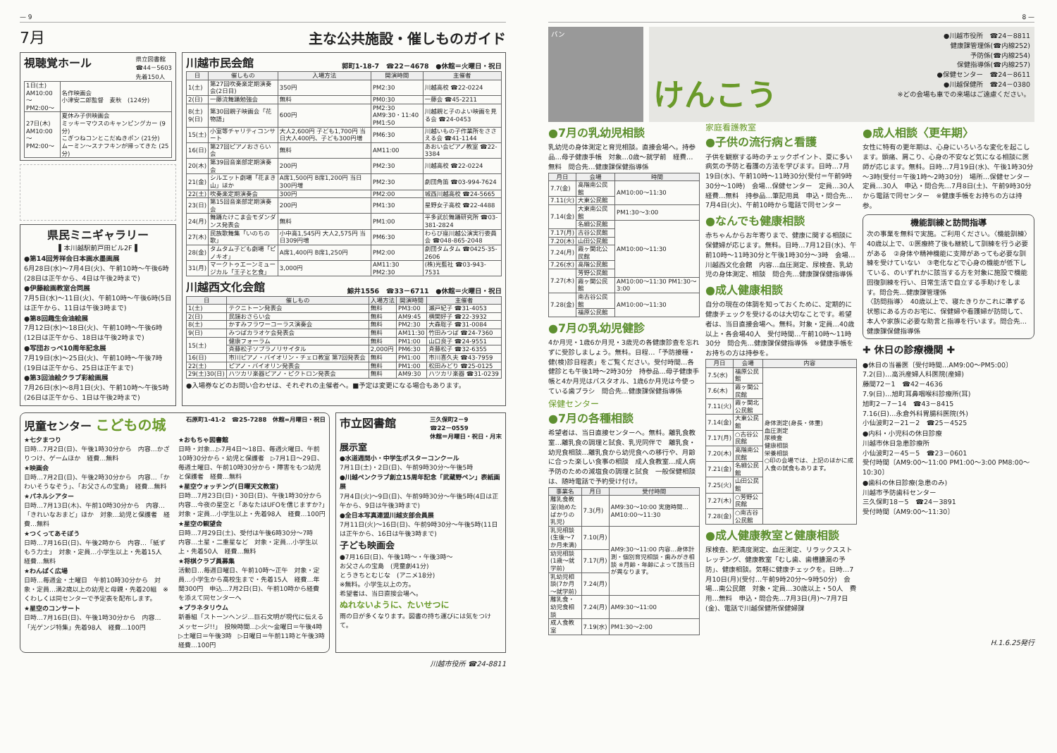— 9
7月 主な公共施設・催しものガイド
視聴覚ホール
県立図書館
☎44－5603
先着150人
| 1日(土) AM10:00～ PM2:00～ | 名作映画会 小津安二郎監督 麦秋 (124分) |
| 27日(木) AM10:00～ PM2:00～ | 夏休み子供映画会 ミッキーマウスのキャンピングカー (9分) こぎつねコンとこだぬきポン (21分) ムーミン～スナフキンが帰ってきた (25分) |
県民ミニギャラリー
▌本川越駅前戸田ビル2F▐
●第14回芳祥会日本画水墨画展
6月28日(水)～7月4日(火)、午前10時～午後6時(28日は正午から、4日は午後2時まで)
●伊藤絵画教室合同展
7月5日(水)～11日(火)、午前10時～午後6時(5日は正午から、11日は午後3時まで)
●第8回趣生会油絵展
7月12日(水)～18日(火)、午前10時～午後6時(12日は正午から、18日は午後2時まで)
●写団おっぺ10周年記念展
7月19日(水)～25日(火)、午前10時～午後7時(19日は正午から、25日は正午まで)
●第3回油絵クラブ彩絵画展
7月26日(水)～8月1日(火)、午前10時～午後5時(26日は正午から、1日は午後2時まで)
川越市民会館
郭町1-18-7　☎22－4678　●休館＝火曜日・祝日
| 日 | 催しもの | 入場方法 | 開演時間 | 主催者 |
| --- | --- | --- | --- | --- |
| 1(土) | 第27回吹奏楽定期演奏会(2日目) | 350円 | PM2:30 | 川越高校 ☎22-0224 |
| 2(日) | 一藤流舞踊勉強会 | 無料 | PM0:30 | 一藤会 ☎45-2211 |
| 8(土) 9(日) | 第30回親子映画会「花物語」 | 600円 | PM2:30 AM9:30・11:40 PM1:50 | 川越親と子のよい映画を見る会 ☎24-0453 |
| 15(土) | 小室等チャリティコンサート | 大人2,600円 子ども1,700円 当日大人400円、子ども300円増 | PM6:30 | 川越いもの子作業所をささえる会 ☎41-1144 |
| 16(日) | 第27回ピアノおさらい会 | 無料 | AM11:00 | あおい会ピアノ教室 ☎22-3384 |
| 20(木) | 第39回音楽部定期演奏会 | 200円 | PM2:30 | 川越高校 ☎22-0224 |
| 21(金) | シルエット劇場「花まき山」ほか | A席1,500円 B席1,200円 当日300円増 | PM2:30 | 劇団角笛 ☎03-994-7624 |
| 22(土) | 吹奏楽定期演奏会 | 300円 | PM2:00 | 城西川越高校 ☎24-5665 |
| 23(日) | 第15回音楽部定期演奏会 | 200円 | PM1:30 | 星野女子高校 ☎22-4488 |
| 24(月) | 舞踊たけこま会モダンダンス発表会 | 無料 | PM1:00 | 平多武於舞踊研究所 ☎03-381-2824 |
| 27(木) | 民族歌舞集「いのちの歌」 | 小中高1,545円 大人2,575円 当日309円増 | PM6:30 | わらび座川越公演実行委員会 ☎048-865-2048 |
| 28(金) | タムタム子ども劇場「ピノキオ」 | A席1,400円 B席1,250円 | PM2:00 | 劇団タムタム ☎0425-35-2606 |
| 31(月) | マークトゥエーンミュージカル「王子と乞食」 | 3,000円 | AM11:30 PM2:30 | (株)光藍社 ☎03-943-7531 |
川越西文化会館
鯨井1556　☎33－6711　●休館＝火曜日・祝日
| 日 | 催しもの | 入場方法 | 開演時間 | 主催者 |
| --- | --- | --- | --- | --- |
| 1(土) | テクニトーン発表会 | 無料 | PM3:00 | 瀬戸紀子 ☎31-4053 |
| 2(日) | 民謡おさらい会 | 無料 | AM9:45 | 横関好子 ☎22-3932 |
| 8(土) | かすみフラワーコーラス演奏会 | 無料 | PM2:30 | 大森聡子 ☎31-0084 |
| 9(日) | みつばカラオケ会発表会 | 無料 | AM11:30 | 竹田みつば ☎24-7360 |
| 15(土) | 健康フォーラム | 無料 | PM1:00 | 山口良子 ☎24-9551 |
| | 斉藤松子ソプラノリサイタル | 2,000円 | PM6:30 | 斉藤松子 ☎32-6355 |
| 16(日) | 市川ピアノ・バイオリン・チェロ教室 第7回発表会 | 無料 | PM1:00 | 市川喜久夫 ☎43-7959 |
| 22(土) | ピアノ・バイオリン発表会 | 無料 | PM1:00 | 松田みどり ☎25-0125 |
| 29(土)30(日) | ハツカリ楽器ピアノ・ピクトロン発表会 | 無料 | AM9:30 | ハツカリ楽器 ☎31-0239 |
●入場券などのお問い合わせは、それぞれの主催者へ。■予定は変更になる場合もあります。
児童センター こどもの城
石原町1-41-2　☎25-7288　休館=月曜日・祝日
★七夕まつり
日時…7月2日(日)、午後1時30分から　内容…かざりつけ、ゲームほか　経費…無料
★映画会
日時…7月2日(日)、午後2時30分から　内容…「かわいそうなぞう」、「お父さんの宝島」　経費…無料
★パネルシアター
日時…7月13日(木)、午前10時30分から　内容…「きれいなおまど」ほか　対象…幼児と保護者　経費…無料
★つくってあそぼう
日時…7月16日(日)、午後2時から　内容…「紙ずもう力士」　対象・定員…小学生以上・先着15人　経費…無料
★わんぱく広場
日時…毎週金・土曜日　午前10時30分から　対象・定員…満2歳以上の幼児と母親・先着20組　※くわしくは同センターで予定表を配布します。
★星空のコンサート
日時…7月16日(日)、午後1時30分から　内容…「光ゲンジ特集」先着98人　経費…100円
★おもちゃ図書館
日時・対象…▷7月4日～18日、毎週火曜日、午前10時30分から・幼児と保護者　▷7月1日～29日、毎週土曜日、午前10時30分から・障害をもつ幼児と保護者　経費…無料
★星空ウォッチング(日曜天文教室)
日時…7月23日(日)・30日(日)、午後1時30分から　内容…今夜の星空と「あなたはUFOを信じますか?」　対象・定員…小学生以上・先着98人　経費…100円
★星空の観望会
日時…7月29日(土)、受付は午後6時30分～7時　内容…土星・二重星など　対象・定員…小学生以上・先着50人　経費…無料
★将棋クラブ員募集
活動日…毎週日曜日、午前10時～正午　対象・定員…小学生から高校生まで・先着15人　経費…年間300円　申込…7月2日(日)、午前10時から経費を添えて同センターへ
★プラネタリウム
新番組「ストーンヘンジ…巨石文明が現代に伝えるメッセージ!!」　投映時間…▷火～金曜日＝午後4時　▷土曜日＝午後3時　▷日曜日＝午前11時と午後3時　経費…100円
市立図書館
三久保町2－9
☎22－0559
休館＝月曜日・祝日・月末
展示室
●水道週間小・中学生ポスターコンクール
7月1日(土)・2日(日)、午前9時30分～午後5時
●川越ペンクラブ創立15周年記念「武蔵野ペン」表紙画展
7月4日(火)～9日(日)、午前9時30分～午後5時(4日は正午から、9日は午後3時まで)
●全日本写真連盟川越支部会員展
7月11日(火)～16日(日)、午前9時30分～午後5時(11日は正午から、16日は午後3時まで)
子ども映画会
●7月16日(日)、午後1時～・午後3時～
お父さんの宝島　(児童劇41分)
とうきちとむじな　(アニメ18分)
※無料。小学生以上の方。
希望者は、当日直接会場へ。
ぬれないように、たいせつに
雨の日が多くなります。図書の持ち運びには気をつけて。
川越市役所 ☎24-8811
8 —
バン
けんこう
●川越市役所　☎24－8811
健康課管理係(☎内線252)
予防係(☎内線254)
保健指導係(☎内線257)
●保健センター　☎24－8611
●川越保健所　☎24－0380
※どの会場も車での来場はご遠慮ください。
●7月の乳幼児相談
乳幼児の身体測定と育児相談。直接会場へ。持参品…母子健康手帳　対象…0歳～就学前　経費…無料　問合先…健康課保健指導係
| 月日 | 会場 | 時間 |
| --- | --- | --- |
| 7.7(金) | 高階南公民館 | AM10:00～11:30 |
| 7.11(火) | 大東公民館 | |
| 7.14(金) | 大東南公民館 | PM1:30～3:00 |
| | 名細公民館 | AM10:00～11:30 |
| 7.17(月) | 古谷公民館 | |
| 7.20(木) | 山田公民館 | |
| 7.24(月) | 霞ヶ関北公民館 | |
| 7.26(水) | 高階公民館 | |
| 7.27(木) | 芳野公民館 | |
| | 霞ヶ関公民館 | AM10:00～11:30 PM1:30～3:00 |
| 7.28(金) | 南古谷公民館 | AM10:00～11:30 |
| | 福原公民館 | |
●7月の乳幼児健診
4か月児・1歳6か月児・3歳児の各健康診査を忘れずに受診しましょう。無料。日程…「予防接種・健(検)診日程表」をご覧ください。受付時間…各健診とも午後1時～2時30分　持参品…母子健康手帳と4か月児はバスタオル、1歳6か月児は今使っている歯ブラシ　問合先…健康課保健指導係
保健センター
●7月の各種相談
希望者は、当日直接センターへ。無料。離乳食教室…離乳食の調理と試食、乳児同伴で　離乳食・幼児食相談…離乳食から幼児食への移行や、月齢に合った楽しい食事の相談　成人食教室…成人病予防のための減塩食の調理と試食　一般保健相談は、随時電話で予約受け付け。
| 事業名 | 月日 | 受付時間 |
| --- | --- | --- |
| 離乳食教室(始めたばかりの乳児) | 7.3(月) | AM9:30～10:00 実施時間…AM10:00～11:30 |
| 乳児相談(生後～7か月未満) | 7.10(月) | AM9:30～11:00 内容…身体計測・個別育児相談・歯みがき相談 ※月齢・年齢によって該当日が異なります。 |
| 幼児相談(1歳～就学前) | 7.17(月) | |
| 乳幼児相談(7か月～就学前) | 7.24(月) | |
| 離乳食・幼児食相談 | 7.24(月) | AM9:30～11:00 |
| 成人食教室 | 7.19(水) | PM1:30～2:00 |
家庭看護教室
●子供の流行病と看護
子供を観察する時のチェックポイント、夏に多い病気の予防と看護の方法を学びます。日時…7月19日(水)、午前10時～11時30分(受付＝午前9時30分～10時)　会場…保健センター　定員…30人　経費…無料　持参品…筆記用具　申込・問合先…7月4日(火)、午前10時から電話で同センター
●なんでも健康相談
赤ちゃんからお年寄りまで、健康に関する相談に保健婦が応じます。無料。日時…7月12日(水)、午前10時～11時30分と午後1時30分～3時　会場…川越西文化会館　内容…血圧測定、尿検査、乳幼児の身体測定、相談　問合先…健康課保健指導係
●成人健康相談
自分の現在の体調を知っておくために、定期的に健康チェックを受けるのは大切なことです。希望者は、当日直接会場へ。無料。対象・定員…40歳以上・各会場40人　受付時間…午前10時～11時30分　問合先…健康課保健指導係　※健康手帳をお持ちの方は持参を。
| 月日 | 会場 | 内容 |
| --- | --- | --- |
| 7.5(水) | 福原公民館 | 身体測定(身長・体重) 血圧測定 尿検査 健康相談 栄養相談 ○印の会場では、上記のほかに成人食の試食もあります。 |
| 7.6(木) | 霞ヶ関公民館 | |
| 7.11(火) | 霞ヶ関北公民館 | |
| 7.14(金) | 大東公民館 | |
| 7.17(月) | ○古谷公民館 | |
| 7.20(木) | 高階南公民館 | |
| 7.21(金) | 名細公民館 | |
| 7.25(火) | 山田公民館 | |
| 7.27(木) | ○芳野公民館 | |
| 7.28(金) | ○南古谷公民館 | |
●成人健康教室と健康相談
尿検査、肥満度測定、血圧測定、リラックスストレッチング、健康教室「むし歯、歯槽膿漏の予防」、健康相談。気軽に健康チェックを。日時…7月10日(月)(受付…午前9時20分～9時50分)　会場…南公民館　対象・定員…30歳以上・50人　費用…無料　申込・問合先…7月3日(月)～7月7日(金)、電話で川越保健所保健婦課
●成人相談〈更年期〉
女性に特有の更年期は、心身にいろいろな変化を起こします。頭痛、肩こり、心身の不安など気になる相談に医師が応じます。無料。日時…7月19日(水)、午後1時30分～3時(受付＝午後1時～2時30分)　場所…保健センター　定員…30人　申込・問合先…7月8日(土)、午前9時30分から電話で同センター　※健康手帳をお持ちの方は持参。
機能訓練と訪問指導
次の事業を無料で実施。ご利用ください。〈機能訓練〉　40歳以上で、①医療終了後も継続して訓練を行う必要がある　②身体や精神機能に支障があっても必要な訓練を受けていない　③老化などで心身の機能が低下している、のいずれかに該当する方を対象に施設で機能回復訓練を行い、日常生活で自立する手助けをします。問合先…健康課管理係
〈訪問指導〉　40歳以上で、寝たきりかこれに準ずる状態にある方のお宅に、保健婦や看護婦が訪問して、本人や家族に必要な助言と指導を行います。問合先…健康課保健指導係
✚ 休日の診療機関 ✚
●休日の当番医〔受付時間…AM9:00～PM5:00〕
7.2(日)…高浜産婦人科医院(産婦)
藤間72－1　☎42－4636
7.9(日)…旭町耳鼻咽喉科診療所(耳)
旭町2－7－14　☎43－8415
7.16(日)…永倉外科胃腸科医院(外)
小仙波町2－21－2　☎25－4525
●内科・小児科の休日診療
川越市休日急患診療所
小仙波町2－45－5　☎23－0601
受付時間〔AM9:00～11:00 PM1:00～3:00 PM8:00～10:30〕
●歯科の休日診療(急患のみ)
川越市予防歯科センター
三久保町18－5　☎24－3891
受付時間〔AM9:00～11:30〕
H.1.6.25発行